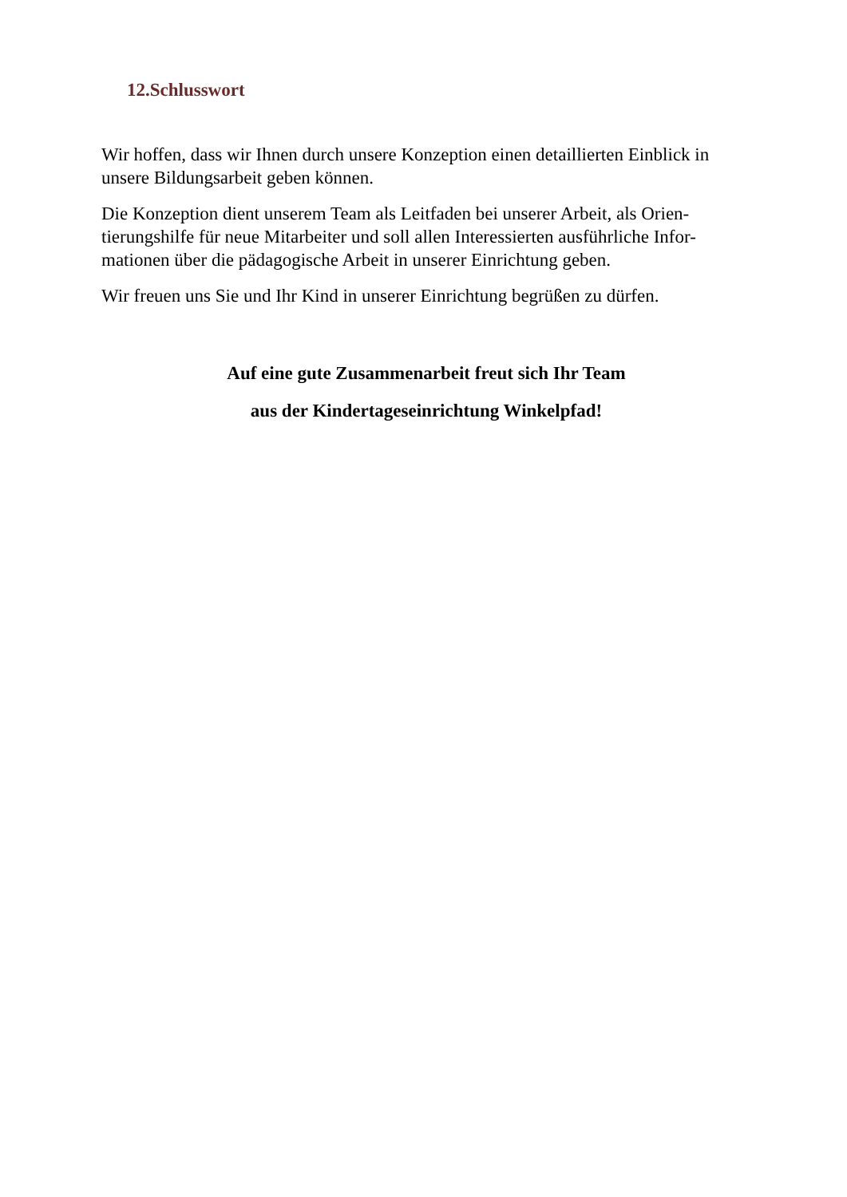12.Schlusswort
Wir hoffen, dass wir Ihnen durch unsere Konzeption einen detaillierten Einblick in unsere Bildungsarbeit geben können.
Die Konzeption dient unserem Team als Leitfaden bei unserer Arbeit, als Orien-tierungshilfe für neue Mitarbeiter und soll allen Interessierten ausführliche Infor-mationen über die pädagogische Arbeit in unserer Einrichtung geben.
Wir freuen uns Sie und Ihr Kind in unserer Einrichtung begrüßen zu dürfen.
Auf eine gute Zusammenarbeit freut sich Ihr Team
aus der Kindertageseinrichtung Winkelpfad!